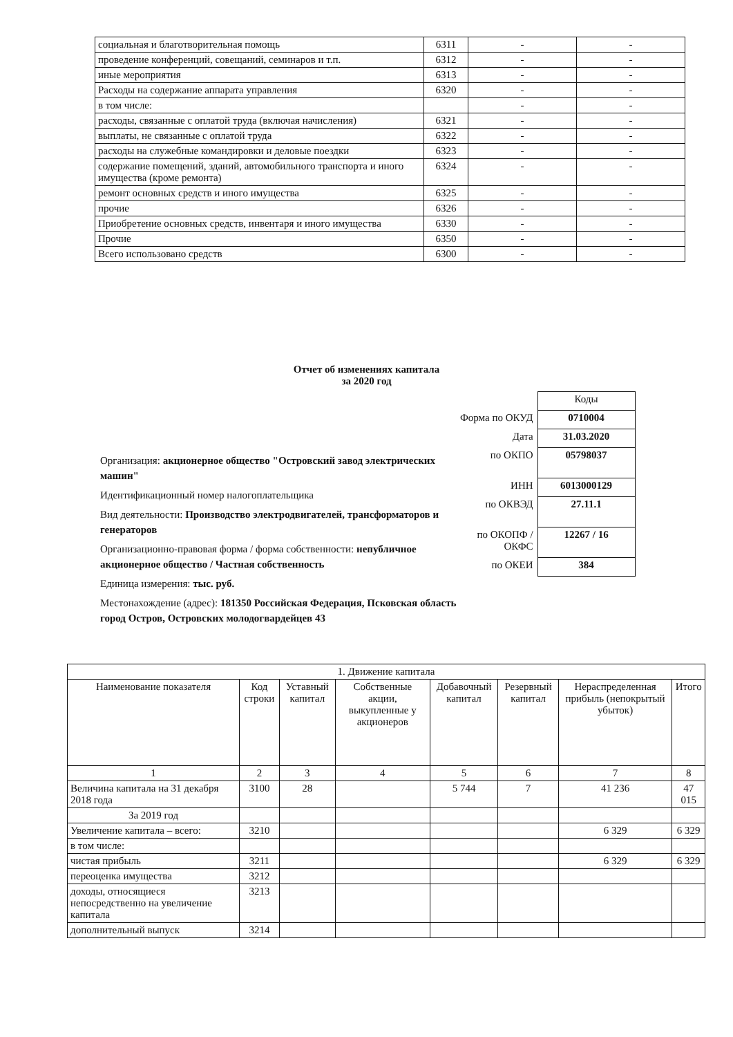| социальная и благотворительная помощь | 6311 | - | - |
| проведение конференций, совещаний, семинаров и т.п. | 6312 | - | - |
| иные мероприятия | 6313 | - | - |
| Расходы на содержание аппарата управления | 6320 | - | - |
| в том числе: | | - | - |
| расходы, связанные с оплатой труда (включая начисления) | 6321 | - | - |
| выплаты, не связанные с оплатой труда | 6322 | - | - |
| расходы на служебные командировки и деловые поездки | 6323 | - | - |
| содержание помещений, зданий, автомобильного транспорта и иного имущества (кроме ремонта) | 6324 | - | - |
| ремонт основных средств и иного имущества | 6325 | - | - |
| прочие | 6326 | - | - |
| Приобретение основных средств, инвентаря и иного имущества | 6330 | - | - |
| Прочие | 6350 | - | - |
| Всего использовано средств | 6300 | - | - |
Отчет об изменениях капитала
за 2020 год
| | Коды |
| Форма по ОКУД | 0710004 |
| Дата | 31.03.2020 |
| по ОКПО | 05798037 |
| ИНН | 6013000129 |
| по ОКВЭД | 27.11.1 |
| по ОКОПФ / ОКФС | 12267 / 16 |
| по ОКЕИ | 384 |
Организация: акционерное общество "Островский завод электрических машин"
Идентификационный номер налогоплательщика
Вид деятельности: Производство электродвигателей, трансформаторов и генераторов
Организационно-правовая форма / форма собственности: непубличное акционерное общество / Частная собственность
Единица измерения: тыс. руб.
Местонахождение (адрес): 181350 Российская Федерация, Псковская область город Остров, Островских молодогвардейцев 43
| 1. Движение капитала | | | | | | | |
| --- | --- | --- | --- | --- | --- | --- | --- |
| Наименование показателя | Код строки | Уставный капитал | Собственные акции, выкупленные у акционеров | Добавочный капитал | Резервный капитал | Нераспределенная прибыль (непокрытый убыток) | Итого |
| 1 | 2 | 3 | 4 | 5 | 6 | 7 | 8 |
| Величина капитала на 31 декабря 2018 года | 3100 | 28 | | 5 744 | 7 | 41 236 | 47 015 |
| За 2019 год | | | | | | | |
| Увеличение капитала – всего: | 3210 | | | | | 6 329 | 6 329 |
| в том числе: | | | | | | | |
| чистая прибыль | 3211 | | | | | 6 329 | 6 329 |
| переоценка имущества | 3212 | | | | | | |
| доходы, относящиеся непосредственно на увеличение капитала | 3213 | | | | | | |
| дополнительный выпуск | 3214 | | | | | | |